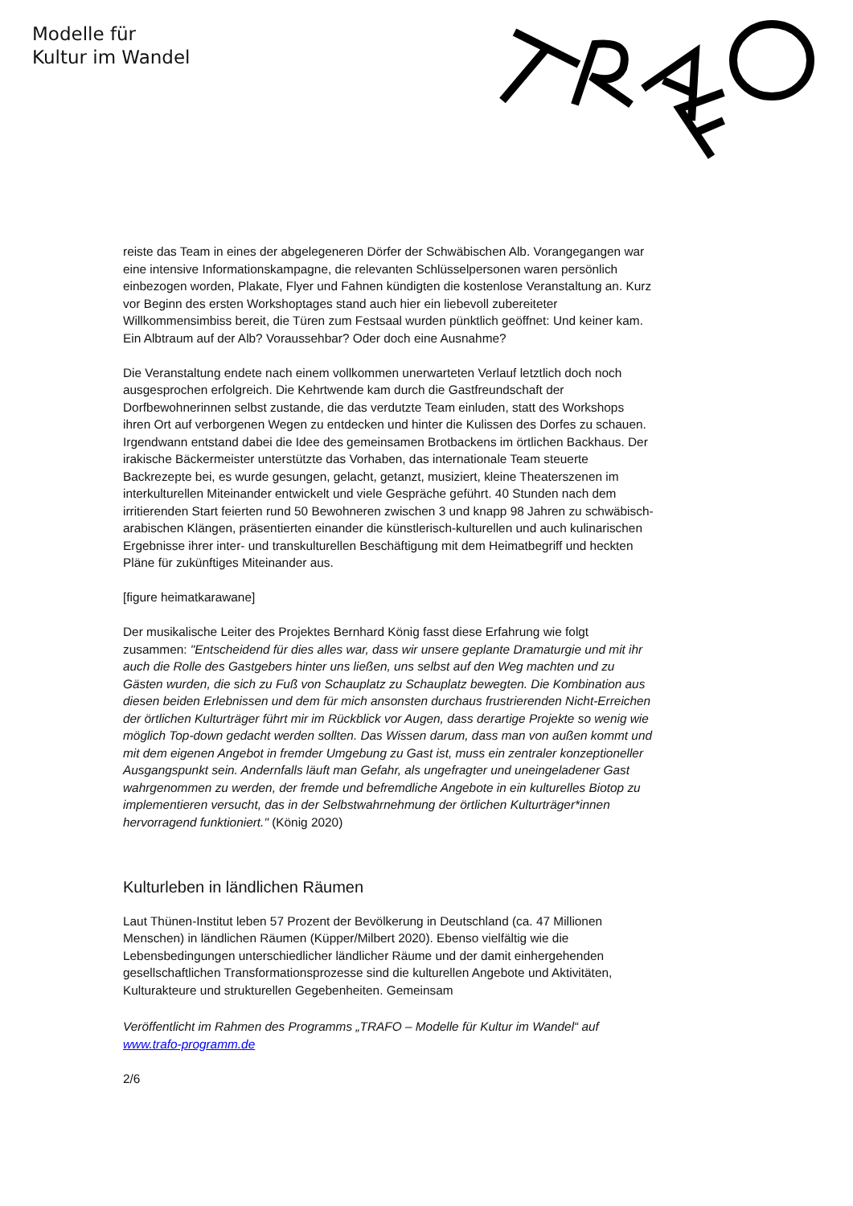Modelle für
Kultur im Wandel
reiste das Team in eines der abgelegeneren Dörfer der Schwäbischen Alb. Vorangegangen war eine intensive Informationskampagne, die relevanten Schlüsselpersonen waren persönlich einbezogen worden, Plakate, Flyer und Fahnen kündigten die kostenlose Veranstaltung an. Kurz vor Beginn des ersten Workshoptages stand auch hier ein liebevoll zubereiteter Willkommensimbiss bereit, die Türen zum Festsaal wurden pünktlich geöffnet: Und keiner kam. Ein Albtraum auf der Alb? Voraussehbar? Oder doch eine Ausnahme?
Die Veranstaltung endete nach einem vollkommen unerwarteten Verlauf letztlich doch noch ausgesprochen erfolgreich. Die Kehrtwende kam durch die Gastfreundschaft der Dorfbewohnerinnen selbst zustande, die das verdutzte Team einluden, statt des Workshops ihren Ort auf verborgenen Wegen zu entdecken und hinter die Kulissen des Dorfes zu schauen. Irgendwann entstand dabei die Idee des gemeinsamen Brotbackens im örtlichen Backhaus. Der irakische Bäckermeister unterstützte das Vorhaben, das internationale Team steuerte Backrezepte bei, es wurde gesungen, gelacht, getanzt, musiziert, kleine Theaterszenen im interkulturellen Miteinander entwickelt und viele Gespräche geführt. 40 Stunden nach dem irritierenden Start feierten rund 50 Bewohneren zwischen 3 und knapp 98 Jahren zu schwäbisch-arabischen Klängen, präsentierten einander die künstlerisch-kulturellen und auch kulinarischen Ergebnisse ihrer inter- und transkulturellen Beschäftigung mit dem Heimatbegriff und heckten Pläne für zukünftiges Miteinander aus.
[figure heimatkarawane]
Der musikalische Leiter des Projektes Bernhard König fasst diese Erfahrung wie folgt zusammen: "Entscheidend für dies alles war, dass wir unsere geplante Dramaturgie und mit ihr auch die Rolle des Gastgebers hinter uns ließen, uns selbst auf den Weg machten und zu Gästen wurden, die sich zu Fuß von Schauplatz zu Schauplatz bewegten. Die Kombination aus diesen beiden Erlebnissen und dem für mich ansonsten durchaus frustrierenden Nicht-Erreichen der örtlichen Kulturträger führt mir im Rückblick vor Augen, dass derartige Projekte so wenig wie möglich Top-down gedacht werden sollten. Das Wissen darum, dass man von außen kommt und mit dem eigenen Angebot in fremder Umgebung zu Gast ist, muss ein zentraler konzeptioneller Ausgangspunkt sein. Andernfalls läuft man Gefahr, als ungefragter und uneingeladener Gast wahrgenommen zu werden, der fremde und befremdliche Angebote in ein kulturelles Biotop zu implementieren versucht, das in der Selbstwahrnehmung der örtlichen Kulturträger*innen hervorragend funktioniert." (König 2020)
Kulturleben in ländlichen Räumen
Laut Thünen-Institut leben 57 Prozent der Bevölkerung in Deutschland (ca. 47 Millionen Menschen) in ländlichen Räumen (Küpper/Milbert 2020). Ebenso vielfältig wie die Lebensbedingungen unterschiedlicher ländlicher Räume und der damit einhergehenden gesellschaftlichen Transformationsprozesse sind die kulturellen Angebote und Aktivitäten, Kulturakteure und strukturellen Gegebenheiten. Gemeinsam
Veröffentlicht im Rahmen des Programms „TRAFO – Modelle für Kultur im Wandel“ auf www.trafo-programm.de
2/6